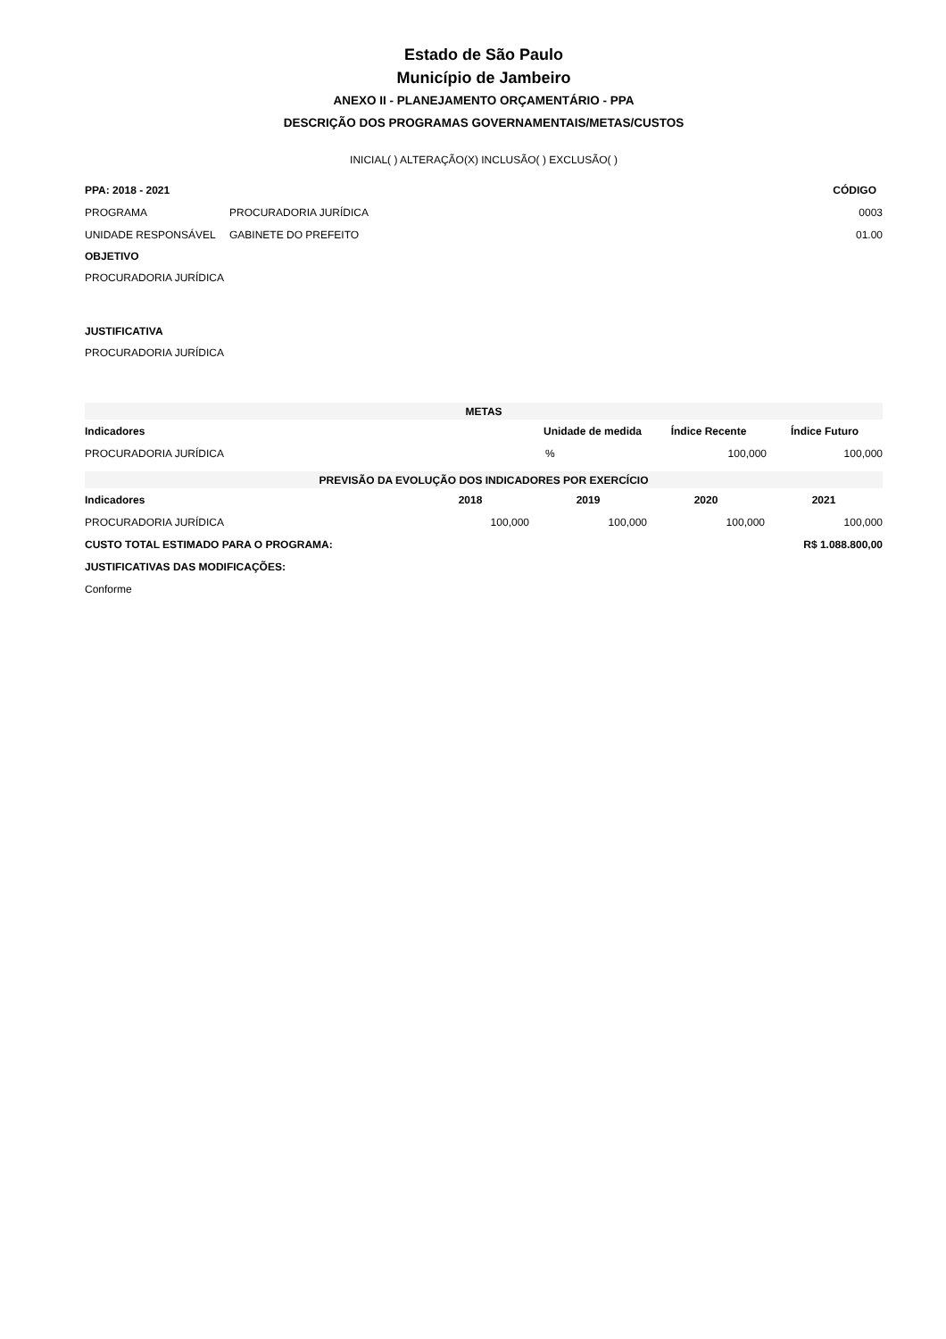Estado de São Paulo
Município de Jambeiro
ANEXO II - PLANEJAMENTO ORÇAMENTÁRIO - PPA
DESCRIÇÃO DOS PROGRAMAS GOVERNAMENTAIS/METAS/CUSTOS
INICIAL( ) ALTERAÇÃO(X) INCLUSÃO( ) EXCLUSÃO( )
| PPA: 2018 - 2021 | | CÓDIGO |
| --- | --- | --- |
| PROGRAMA | PROCURADORIA JURÍDICA | 0003 |
| UNIDADE RESPONSÁVEL | GABINETE DO PREFEITO | 01.00 |
OBJETIVO
PROCURADORIA JURÍDICA
JUSTIFICATIVA
PROCURADORIA JURÍDICA
| METAS | | | |
| Indicadores | Unidade de medida | Índice Recente | Índice Futuro |
| PROCURADORIA JURÍDICA | % | 100,000 | 100,000 |
| PREVISÃO DA EVOLUÇÃO DOS INDICADORES POR EXERCÍCIO | | | | |
| Indicadores | 2018 | 2019 | 2020 | 2021 |
| PROCURADORIA JURÍDICA | 100,000 | 100,000 | 100,000 | 100,000 |
| CUSTO TOTAL ESTIMADO PARA O PROGRAMA: | | | R$ 1.088.800,00 | |
| JUSTIFICATIVAS DAS MODIFICAÇÕES: | | | | |
| Conforme | | | | |